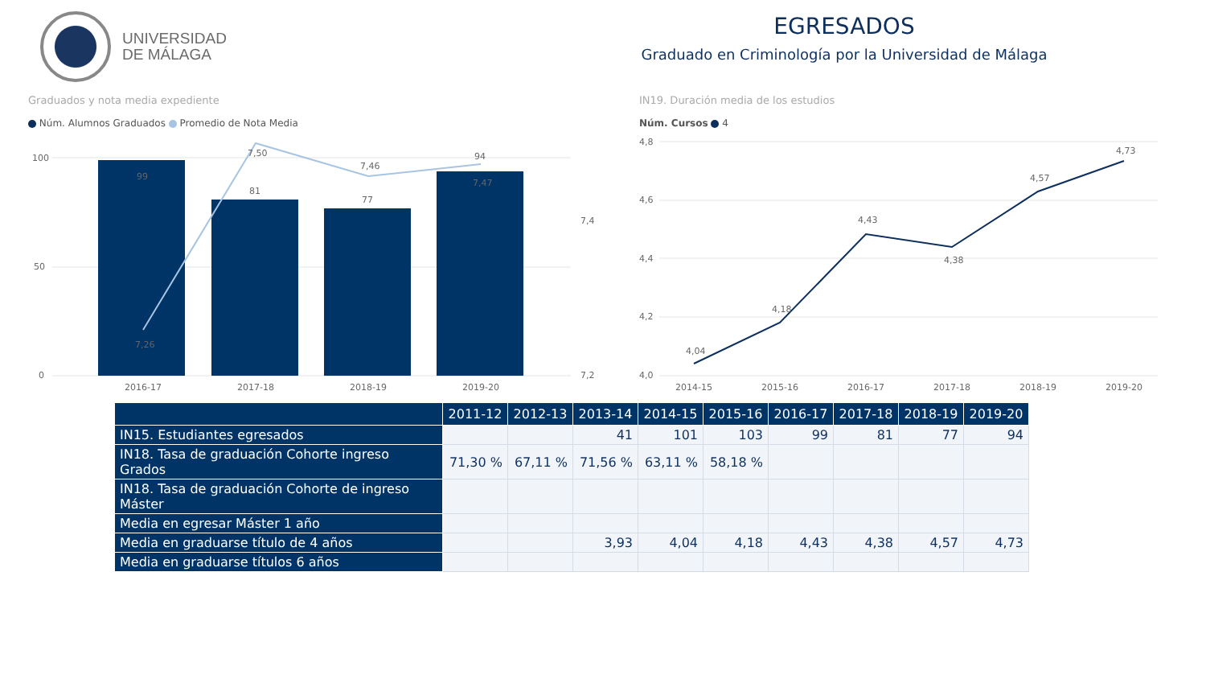UNIVERSIDAD
DE MÁLAGA
EGRESADOS
Graduado en Criminología por la Universidad de Málaga
Graduados y nota media expediente
Núm. Alumnos Graduados Promedio de Nota Media
100
50
0
7,4
7,2
99
81
77
94
7,26
7,50
7,46
7,47
2016-17
2017-18
2018-19
2019-20
IN19. Duración media de los estudios
Núm. Cursos 4
4,8
4,6
4,4
4,2
4,0
4,04
4,18
4,43
4,38
4,57
4,73
2014-15
2015-16
2016-17
2017-18
2018-19
2019-20
| | 2011-12 | 2012-13 | 2013-14 | 2014-15 | 2015-16 | 2016-17 | 2017-18 | 2018-19 | 2019-20 |
| --- | --- | --- | --- | --- | --- | --- | --- | --- | --- |
| IN15. Estudiantes egresados | | | 41 | 101 | 103 | 99 | 81 | 77 | 94 |
| IN18. Tasa de graduación Cohorte ingreso Grados | 71,30 % | 67,11 % | 71,56 % | 63,11 % | 58,18 % | | | | |
| IN18. Tasa de graduación Cohorte de ingreso Máster | | | | | | | | | |
| Media en egresar Máster 1 año | | | | | | | | | |
| Media en graduarse título de 4 años | | | 3,93 | 4,04 | 4,18 | 4,43 | 4,38 | 4,57 | 4,73 |
| Media en graduarse títulos 6 años | | | | | | | | | |